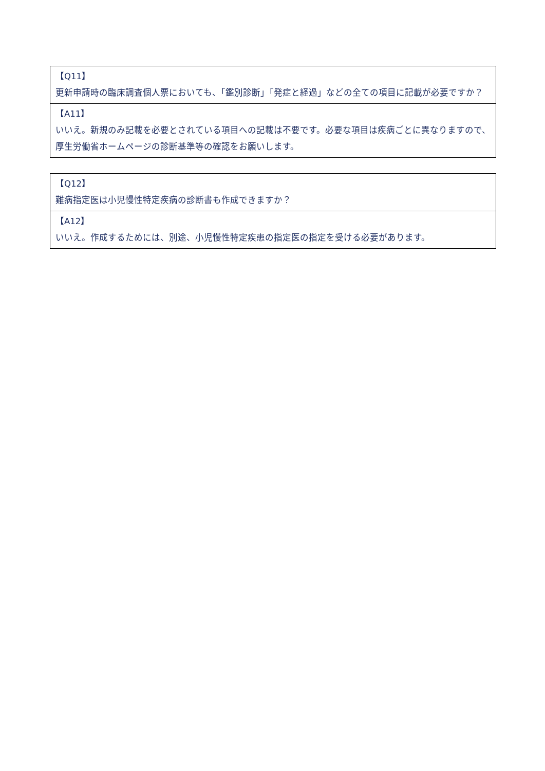【Q11】
更新申請時の臨床調査個人票においても、「鑑別診断」「発症と経過」などの全ての項目に記載が必要ですか？
【A11】
いいえ。新規のみ記載を必要とされている項目への記載は不要です。必要な項目は疾病ごとに異なりますので、厚生労働省ホームページの診断基準等の確認をお願いします。
【Q12】
難病指定医は小児慢性特定疾病の診断書も作成できますか？
【A12】
いいえ。作成するためには、別途、小児慢性特定疾患の指定医の指定を受ける必要があります。